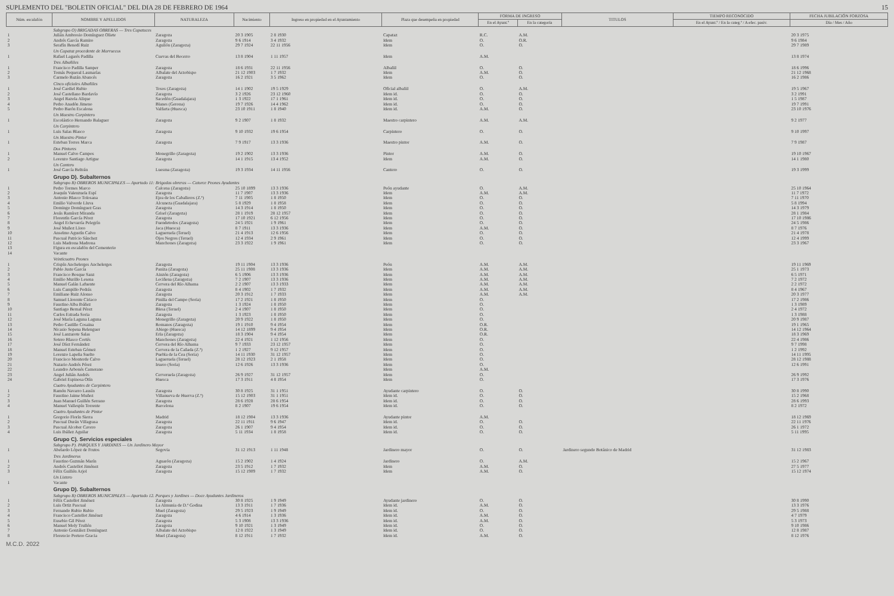SUPLEMENTO DEL "BOLETIN OFICIAL" DEL DIA 28 DE FEBRERO DE 1964 15
| Núm. escalafón | NOMBRE Y APELLIDOS | NATURALEZA | Nacimiento | Ingreso en propiedad en el Ayuntamiento | Plaza que desempeña en propiedad | FORMA DE INGRESO | | TITULOS | TIEMPO RECONOCIDO | FECHA JUBILACIÓN FORZOSA |
| --- | --- | --- | --- | --- | --- | --- | --- | --- | --- | --- |
| | | | | | | En el Ayunt.º | En la categoría | | En el Ayunt.º / En la categ.ª / A efec. pasiv. | Día / Mes / Año |
| | Subgrupo O) BRIGADAS OBRERAS — Tres Capataces | | | | | | | | | |
| 1 | Julián Ambrosio Domínguez Oliete | Zaragoza | 20 3 1905 | 2 8 1930 | Capataz | R.C. | A.M. | | | 20 3 1975 |
| 2 | Andrés García Ramiro | Zaragoza | 9 6 1914 | 3 4 1932 | Idem | O. | O.R. | | | 9 6 1984 |
| 3 | Serafín Benedí Ruiz | Aguilón (Zaragoza) | 29 7 1924 | 22 11 1956 | Idem | O. | O. | | | 29 7 1989 |
| | Un Capataz procedente de Marruecos | | | | | | | | | |
| 1 | Rafael Lagarés Padilla | Cuevas del Becerro | 13 8 1904 | 1 11 1957 | Idem | A.M. | | | | 13 8 1974 |
| | Tres Albañiles | | | | | | | | | |
| 1 | Francisco Padilla Samper | Zaragoza | 18 6 1931 | 22 11 1956 | Albañil | O. | O. | | | 18 6 1996 |
| 2 | Tomás Pequeral Lasmarías | Albalate del Arzobispo | 21 12 1903 | 1 7 1932 | Idem | A.M. | O. | | | 21 12 1968 |
| 3 | Carmelo Bazán Abancés | Zaragoza | 16 2 1921 | 3 5 1962 | Idem | O. | O. | | | 16 2 1986 |
| | Cinco oficiales Albañiles | | | | | | | | | |
| 1 | José Cardiel Rubio | Tosos (Zaragoza) | 14 1 1902 | 19 5 1929 | Oficial albañil | O. | A.M. | | | 19 5 1967 |
| 2 | José Castellano Bardavío | Zaragoza | 3 2 1926 | 23 12 1960 | Idem id. | O. | O. | | | 3 2 1991 |
| 3 | Angel Razola Alique | Sacedón (Guadalajara) | 1 3 1922 | 17 1 1961 | Idem id. | O. | O. | | | 1 5 1987 |
| 4 | Pedro Anadón Jimeno | Blanes (Gerona) | 19 7 1926 | 14 4 1962 | Idem id. | O. | O. | | | 19 7 1991 |
| 5 | Pedro Barón Escalona | Valfarta (Huesca) | 23 10 1911 | 1 8 1940 | Idem id. | A.M. | O. | | | 23 10 1976 |
| | Un Maestro Carpintero | | | | | | | | | |
| 1 | Escolástico Hernando Balaguer | Zaragoza | 9 2 1907 | 1 8 1932 | Maestro carpintero | A.M. | A.M. | | | 9 2 1977 |
| | Un Carpintero | | | | | | | | | |
| 1 | Luis Salas Blasco | Zaragoza | 9 10 1932 | 19 6 1954 | Carpintero | O. | O. | | | 9 10 1997 |
| | Un Maestro Pintor | | | | | | | | | |
| 1 | Esteban Torres Marca | Zaragoza | 7 9 1917 | 13 3 1936 | Maestro pintor | A.M. | O. | | | 7 9 1987 |
| | Dos Pintores | | | | | | | | | |
| 1 | Manuel Calvo Campos | Monegrillo (Zaragoza) | 19 2 1902 | 13 3 1936 | Pintor | A.M. | O. | | | 19 10 1967 |
| 2 | Lorenzo Santiago Artigue | Zaragoza | 14 1 1915 | 13 4 1952 | Idem | A.M. | O. | | | 14 1 1980 |
| | Un Cantero | | | | | | | | | |
| 1 | José García Beltrán | Luesma (Zaragoza) | 19 3 1934 | 14 11 1956 | Cantero | O. | O. | | | 19 3 1999 |
| | Grupo D). Subalternos | | | | | | | | | |
| | Subgrupo B) OBREROS MUNICIPALES — Apartado 11: Brigadas obreras — Catorce Peones Ayudantes | | | | | | | | | |
| 1 | Pedro Tormes Marco | Calcena (Zaragoza) | 25 10 1899 | 13 3 1936 | Peón ayudante | O. | A.M. | | | 25 10 1964 |
| 2 | Joaquín Valenzuela Espí | Zaragoza | 11 7 1907 | 13 3 1936 | Idem | A.M. | A.M. | | | 11 7 1972 |
| 3 | Antonio Blasco Tolosana | Ejea de los Caballeros (Z.ª) | 7 11 1905 | 1 8 1950 | Idem | O. | O. | | | 7 11 1970 |
| 4 | Emilio Valverde Lluva | Alcuneza (Guadalajara) | 5 8 1929 | 1 8 1958 | Idem | O. | O. | | | 5 8 1994 |
| 5 | Domingo Domínguez Gras | Zaragoza | 14 3 1914 | 1 8 1950 | Idem | O. | O. | | | 14 3 1979 |
| 6 | Jesús Ramírez Miranda | Grisel (Zaragoza) | 28 1 1919 | 28 12 1957 | Idem | O. | O. | | | 28 1 1984 |
| 7 | Florentín García Pérez | Zaragoza | 17 10 1921 | 6 12 1956 | Idem | O. | O. | | | 17 10 1986 |
| 8 | Angel Echevarría Pelegrín | Fuendetodos (Zaragoza) | 24 5 1921 | 1 9 1961 | Idem | O. | O. | | | 24 5 1986 |
| 9 | José Muñoz Lloro | Jaca (Huesca) | 8 7 1911 | 13 3 1936 | Idem | A.M. | O. | | | 8 7 1976 |
| 10 | Anselmo Agustín Calvo | Lagueruela (Teruel) | 21 4 1913 | 12 6 1956 | Idem | O. | O. | | | 21 4 1978 |
| 11 | Pascual Patricio Sánchez | Ojos Negros (Teruel) | 12 4 1934 | 2 9 1961 | Idem | O. | O. | | | 12 4 1999 |
| 12 | Luis Madrona Madrona | Manchones (Zaragoza) | 23 3 1922 | 1 9 1961 | Idem | O. | O. | | | 23 3 1967 |
| 13 | Figura en escalafón del Cementerio | | | | | | | | | |
| 14 | Vacante | | | | | | | | | |
| | Veinticuatro Peones | | | | | | | | | |
| 1 | Crispín Anchelerges Anchelerges | Zaragoza | 19 11 1904 | 13 3 1936 | Peón | A.M. | A.M. | | | 19 11 1969 |
| 2 | Pablo Juste García | Paniza (Zaragoza) | 25 11 1908 | 13 3 1936 | Idem | A.M. | A.M. | | | 25 1 1973 |
| 3 | Francisco Bosque Sanz | Ainzón (Zaragoza) | 6 5 1906 | 13 3 1936 | Idem | A.M. | A.M. | | | 6 5 1971 |
| 4 | Emilio Murillo Lesena | Leciñena (Zaragoza) | 7 2 1907 | 13 3 1936 | Idem | A.M. | A.M. | | | 7 2 1972 |
| 5 | Manuel Galán Lafuente | Cervera del Río Alhama | 2 2 1907 | 13 3 1933 | Idem | A.M. | A.M. | | | 2 2 1972 |
| 6 | Luis Campillo Pedrás | Zaragoza | 8 4 1902 | 1 7 1932 | Idem | A.M. | A.M. | | | 8 4 1967 |
| 7 | Emiliano Ruiz Alonso | Zaragoza | 20 3 1912 | 1 7 1933 | Idem | A.M. | A.M. | | | 20 3 1977 |
| 8 | Samuel Llorente Ciriaco | Pinilla del Campo (Soria) | 17 2 1921 | 1 8 1950 | Idem | O. | | | | 17 2 1986 |
| 9 | Faustino Alba Ibáñez | Zaragoza | 1 3 1924 | 1 8 1950 | Idem | O. | | | | 1 3 1989 |
| 10 | Santiago Bernal Pérez | Blesa (Teruel) | 2 4 1907 | 1 8 1950 | Idem | O. | | | | 2 4 1972 |
| 11 | Carlos Estrada Soria | Zaragoza | 1 3 1923 | 1 8 1950 | Idem | O. | | | | 1 3 1988 |
| 12 | José María Laguna Laguna | Monegrillo (Zaragoza) | 20 9 1922 | 1 8 1950 | Idem | O. | | | | 20 9 1987 |
| 13 | Pedro Castillo Cosaina | Romanos (Zaragoza) | 19 1 1910 | 9 4 1954 | Idem | O.R. | | | | 19 1 1965 |
| 14 | Nicasio Sopena Belenguer | Abiego (Huesca) | 14 12 1899 | 9 4 1954 | Idem | O.R. | | | | 14 12 1964 |
| 15 | José Lanzarote Salas | Erla (Zaragoza) | 18 3 1904 | 9 4 1954 | Idem | O.R. | | | | 18 3 1969 |
| 16 | Sotero Blasco Cortés | Manchones (Zaragoza) | 22 4 1921 | 1 12 1956 | Idem | O. | | | | 22 4 1986 |
| 17 | José Díez Fernández | Cervera del Río Alhama | 9 7 1933 | 23 12 1957 | Idem | O. | | | | 9 7 1998 |
| 18 | Manuel Esteban Gómez | Cervera de la Cañada (Z.ª) | 1 2 1927 | 9 12 1957 | Idem | O. | | | | 1 2 1992 |
| 19 | Lorenzo Lapeña Suelto | Puebla de la Cea (Soria) | 14 11 1930 | 31 12 1957 | Idem | O. | | | | 14 11 1995 |
| 20 | Francisco Monterde Calvo | Lagueruela (Teruel) | 28 12 1923 | 2 1 1958 | Idem | O. | | | | 28 12 1988 |
| 21 | Nazario Andrés Pérez | Iruero (Soria) | 12 6 1926 | 13 3 1936 | Idem | O. | | | | 12 6 1991 |
| 22 | Leandro Arbonés Camerano | | | | Idem | A.M. | | | | |
| 23 | Angel Julián Andrés | Cerveruela (Zaragoza) | 26 9 1927 | 31 12 1957 | Idem | O. | | | | 26 9 1992 |
| 24 | Gabriel Espinosa Otín | Huesca | 17 3 1911 | 4 8 1954 | Idem | O. | | | | 17 3 1976 |
| | Cuatro Ayudantes de Carpintero | | | | | | | | | |
| 1 | Ramón Navarro Lausín | Zaragoza | 30 8 1925 | 31 1 1951 | Ayudante carpintero | O. | O. | | | 30 8 1990 |
| 2 | Faustino Jaime Muñoz | Villanueva de Huerva (Z.ª) | 15 12 1903 | 31 1 1951 | Idem id. | O. | O. | | | 15 2 1968 |
| 3 | Juan Manuel Guillén Serrano | Zaragoza | 28 6 1928 | 28 6 1954 | Idem id. | O. | O. | | | 28 6 1993 |
| 4 | Manuel Vallespín Torrente | Barcelona | 8 2 1907 | 19 6 1954 | Idem id. | O. | O. | | | 8 2 1972 |
| | Cuatro Ayudantes de Pintor | | | | | | | | | |
| 1 | Gregorio Florín Sierra | Madrid | 18 12 1904 | 13 3 1936 | Ayudante pintor | A.M. | | | | 18 12 1969 |
| 2 | Pascual Durán Villagrasa | Zaragoza | 22 11 1911 | 9 6 1947 | Idem id. | O. | O. | | | 22 11 1976 |
| 3 | Pascual Alcober Cavero | Zaragoza | 26 1 1907 | 9 4 1954 | Idem id. | O. | O. | | | 26 1 1972 |
| 4 | Luis Ibáñez Aguilar | Zaragoza | 5 11 1934 | 1 8 1958 | Idem id. | O. | O. | | | 5 11 1995 |
| | Grupo C). Servicios especiales | | | | | | | | | |
| | Subgrupo P). PARQUES Y JARDINES — Un Jardinero Mayor | | | | | | | | | |
| 1 | Abelardo López de Frutos | Segovia | 31 12 1913 | 1 11 1948 | Jardinero mayor | O. | O. | Jardinero segundo Botánico de Madrid | | 31 12 1983 |
| | Tres Jardineros | | | | | | | | | |
| 1 | Faustino Guzmán Marín | Aguarón (Zaragoza) | 15 2 1902 | 1 4 1924 | Jardinero | O. | A.M. | | | 15 2 1967 |
| 2 | Andrés Castellot Jiménez | Zaragoza | 23 5 1912 | 1 7 1932 | Idem | A.M. | O. | | | 27 5 1977 |
| 3 | Félix Guillén Arjol | Zaragoza | 15 12 1909 | 1 7 1932 | Idem | A.M. | O. | | | 15 12 1974 |
| | Un Listero | | | | | | | | | |
| 1 | Vacante | | | | | | | | | |
| | Grupo D). Subalternos | | | | | | | | | |
| | Subgrupo B) OBREROS MUNICIPALES — Apartado 12. Parques y Jardines — Doce Ayudantes Jardineros | | | | | | | | | |
| 1 | Félix Castellot Jiménez | Zaragoza | 30 8 1925 | 1 9 1949 | Ayudante jardinero | O. | O. | | | 30 8 1990 |
| 2 | Luis Ortiz Pascual | La Almunia de D.ª Godina | 13 3 1911 | 1 7 1936 | Idem id. | A.M. | O. | | | 13 3 1976 |
| 3 | Fernando Rubio Rubio | Muel (Zaragoza) | 29 5 1923 | 1 9 1949 | Idem id. | O. | O. | | | 29 5 1988 |
| 4 | Francisco Castellot Jiménez | Zaragoza | 4 6 1914 | 1 3 1936 | Idem id. | A.M. | O. | | | 4 7 1979 |
| 5 | Eusebio Gil Pérez | Zaragoza | 5 3 1908 | 13 3 1936 | Idem id. | A.M. | O. | | | 5 3 1973 |
| 6 | Manuel Moly Trullén | Zaragoza | 9 10 1921 | 1 3 1949 | Idem id. | O. | O. | | | 9 10 1986 |
| 7 | Antonio González Domínguez | Albalate del Arzobispo | 12 8 1922 | 1 3 1949 | Idem id. | O. | O. | | | 12 8 1987 |
| 8 | Florencio Portero Gracia | Muel (Zaragoza) | 8 12 1911 | 1 7 1932 | Idem id. | A.M. | O. | | | 8 12 1976 |
M.C.D. 2022